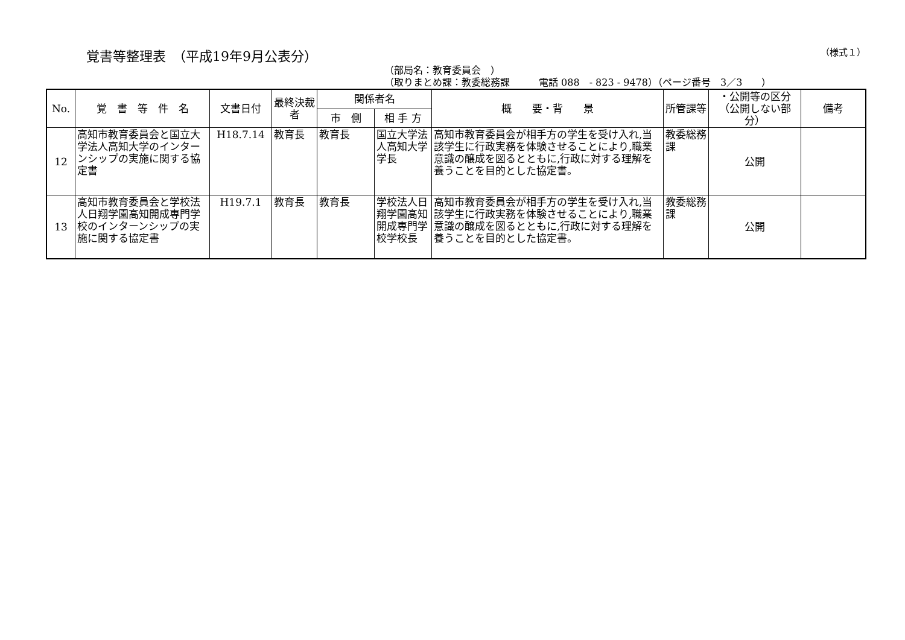覚書等整理表　（平成19年9月公表分）
（様式１）
（部局名：教育委員会　）
（取りまとめ課：教委総務課　　　電話 088　- 823 - 9478）（ページ番号　3／3　　）
| No. | 覚 書 等 件 名 | 文書日付 | 最終決裁者 | 関係者名 | | 概 要・背 景 | 所管課等 | ・公開等の区分（公開しない部分） | 備考 |
| --- | --- | --- | --- | --- | --- | --- | --- | --- | --- |
| | | | | 市 側 | 相 手 方 | | | | |
| 12 | 高知市教育委員会と国立大学法人高知大学のインターンシップの実施に関する協定書 | H18.7.14 | 教育長 | 教育長 | 国立大学法人高知大学学長 | 高知市教育委員会が相手方の学生を受け入れ,当該学生に行政実務を体験させることにより,職業意識の醸成を図るとともに,行政に対する理解を養うことを目的とした協定書。 | 教委総務課 | 公開 | |
| 13 | 高知市教育委員会と学校法人日翔学園高知開成専門学校のインターンシップの実施に関する協定書 | H19.7.1 | 教育長 | 教育長 | 学校法人日翔学園高知開成専門学校学校長 | 高知市教育委員会が相手方の学生を受け入れ,当該学生に行政実務を体験させることにより,職業意識の醸成を図るとともに,行政に対する理解を養うことを目的とした協定書。 | 教委総務課 | 公開 | |